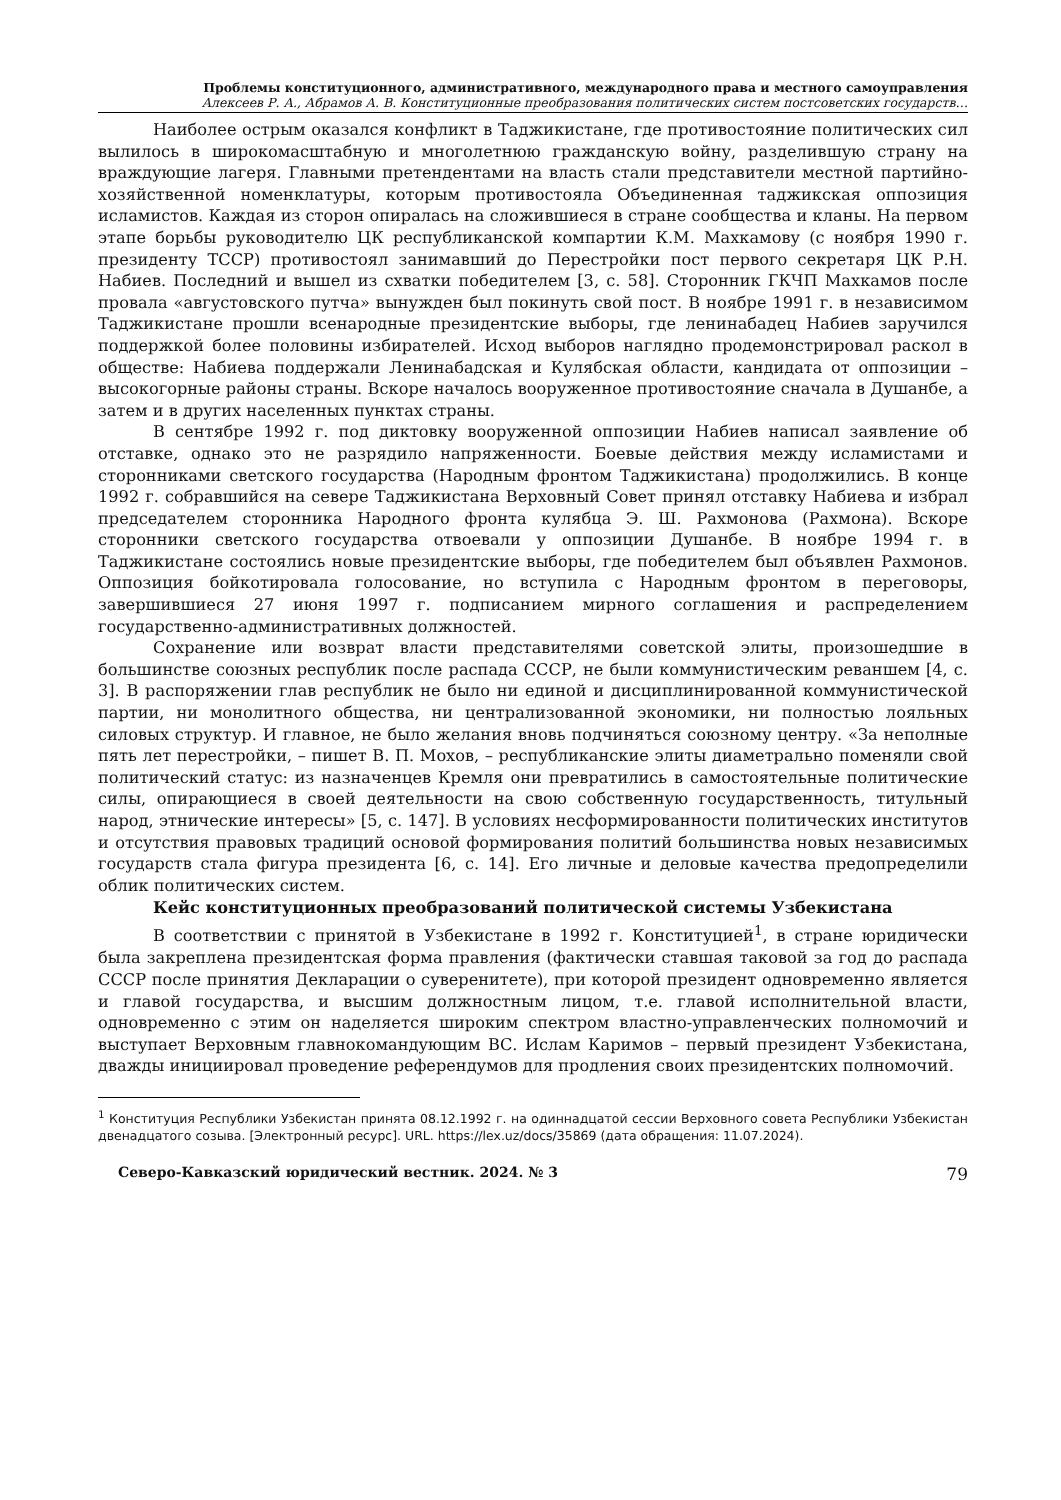Проблемы конституционного, административного, международного права и местного самоуправления
Алексеев Р. А., Абрамов А. В. Конституционные преобразования политических систем постсоветских государств…
Наиболее острым оказался конфликт в Таджикистане, где противостояние политических сил вылилось в широкомасштабную и многолетнюю гражданскую войну, разделившую страну на враждующие лагеря. Главными претендентами на власть стали представители местной партийно-хозяйственной номенклатуры, которым противостояла Объединенная таджикская оппозиция исламистов. Каждая из сторон опиралась на сложившиеся в стране сообщества и кланы. На первом этапе борьбы руководителю ЦК республиканской компартии К.М. Махкамову (с ноября 1990 г. президенту ТССР) противостоял занимавший до Перестройки пост первого секретаря ЦК Р.Н. Набиев. Последний и вышел из схватки победителем [3, с. 58]. Сторонник ГКЧП Махкамов после провала «августовского путча» вынужден был покинуть свой пост. В ноябре 1991 г. в независимом Таджикистане прошли всенародные президентские выборы, где ленинабадец Набиев заручился поддержкой более половины избирателей. Исход выборов наглядно продемонстрировал раскол в обществе: Набиева поддержали Ленинабадская и Кулябская области, кандидата от оппозиции – высокогорные районы страны. Вскоре началось вооруженное противостояние сначала в Душанбе, а затем и в других населенных пунктах страны.
В сентябре 1992 г. под диктовку вооруженной оппозиции Набиев написал заявление об отставке, однако это не разрядило напряженности. Боевые действия между исламистами и сторонниками светского государства (Народным фронтом Таджикистана) продолжились. В конце 1992 г. собравшийся на севере Таджикистана Верховный Совет принял отставку Набиева и избрал председателем сторонника Народного фронта кулябца Э. Ш. Рахмонова (Рахмона). Вскоре сторонники светского государства отвоевали у оппозиции Душанбе. В ноябре 1994 г. в Таджикистане состоялись новые президентские выборы, где победителем был объявлен Рахмонов. Оппозиция бойкотировала голосование, но вступила с Народным фронтом в переговоры, завершившиеся 27 июня 1997 г. подписанием мирного соглашения и распределением государственно-административных должностей.
Сохранение или возврат власти представителями советской элиты, произошедшие в большинстве союзных республик после распада СССР, не были коммунистическим реваншем [4, с. 3]. В распоряжении глав республик не было ни единой и дисциплинированной коммунистической партии, ни монолитного общества, ни централизованной экономики, ни полностью лояльных силовых структур. И главное, не было желания вновь подчиняться союзному центру. «За неполные пять лет перестройки, – пишет В. П. Мохов, – республиканские элиты диаметрально поменяли свой политический статус: из назначенцев Кремля они превратились в самостоятельные политические силы, опирающиеся в своей деятельности на свою собственную государственность, титульный народ, этнические интересы» [5, с. 147]. В условиях несформированности политических институтов и отсутствия правовых традиций основой формирования политий большинства новых независимых государств стала фигура президента [6, с. 14]. Его личные и деловые качества предопределили облик политических систем.
Кейс конституционных преобразований политической системы Узбекистана
В соответствии с принятой в Узбекистане в 1992 г. Конституцией<sup>1</sup>, в стране юридически была закреплена президентская форма правления (фактически ставшая таковой за год до распада СССР после принятия Декларации о суверенитете), при которой президент одновременно является и главой государства, и высшим должностным лицом, т.е. главой исполнительной власти, одновременно с этим он наделяется широким спектром властно-управленческих полномочий и выступает Верховным главнокомандующим ВС. Ислам Каримов – первый президент Узбекистана, дважды инициировал проведение референдумов для продления своих президентских полномочий.
<sup>1</sup> Конституция Республики Узбекистан принята 08.12.1992 г. на одиннадцатой сессии Верховного совета Республики Узбекистан двенадцатого созыва. [Электронный ресурс]. URL. https://lex.uz/docs/35869 (дата обращения: 11.07.2024).
Северо-Кавказский юридический вестник. 2024. № 3 79